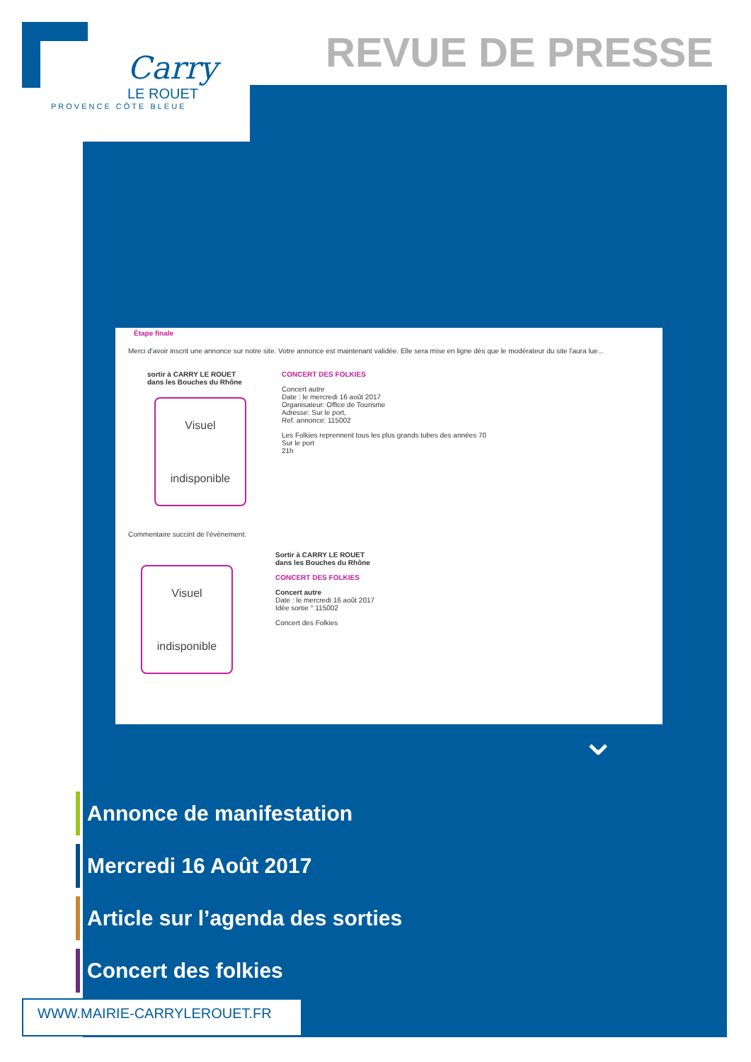Carry
LE ROUET
PROVENCE CÔTE BLEUE
REVUE DE PRESSE
Étape finale
Merci d'avoir inscrit une annonce sur notre site. Votre annonce est maintenant validée. Elle sera mise en ligne dès que le modérateur du site l'aura lue...
sortir à CARRY LE ROUET
dans les Bouches du Rhône
Visuel
indisponible
CONCERT DES FOLKIES
Concert autre
Date : le mercredi 16 août 2017
Organisateur: Office de Tourisme
Adresse: Sur le port,
Ref. annonce: 115002
Les Folkies reprennent tous les plus grands tubes des années 70
Sur le port
21h
Commentaire succint de l'événement:
Visuel
indisponible
Sortir à CARRY LE ROUET
dans les Bouches du Rhône
CONCERT DES FOLKIES
Concert autre
Date : le mercredi 16 août 2017
Idée sortie ° 115002
Concert des Folkies
⌄
Annonce de manifestation
Mercredi 16 Août 2017
Article sur l’agenda des sorties
Concert des folkies
WWW.MAIRIE-CARRYLEROUET.FR